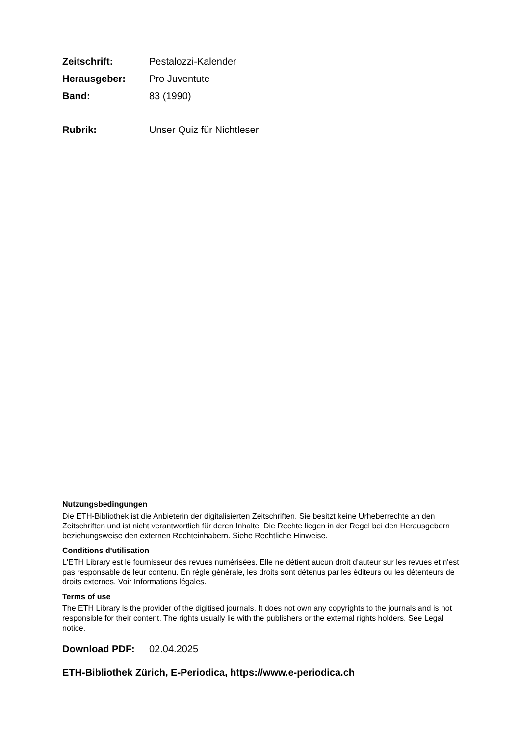Zeitschrift: Pestalozzi-Kalender
Herausgeber: Pro Juventute
Band: 83 (1990)
Rubrik: Unser Quiz für Nichtleser
Nutzungsbedingungen
Die ETH-Bibliothek ist die Anbieterin der digitalisierten Zeitschriften. Sie besitzt keine Urheberrechte an den Zeitschriften und ist nicht verantwortlich für deren Inhalte. Die Rechte liegen in der Regel bei den Herausgebern beziehungsweise den externen Rechteinhabern. Siehe Rechtliche Hinweise.
Conditions d'utilisation
L'ETH Library est le fournisseur des revues numérisées. Elle ne détient aucun droit d'auteur sur les revues et n'est pas responsable de leur contenu. En règle générale, les droits sont détenus par les éditeurs ou les détenteurs de droits externes. Voir Informations légales.
Terms of use
The ETH Library is the provider of the digitised journals. It does not own any copyrights to the journals and is not responsible for their content. The rights usually lie with the publishers or the external rights holders. See Legal notice.
Download PDF: 02.04.2025
ETH-Bibliothek Zürich, E-Periodica, https://www.e-periodica.ch